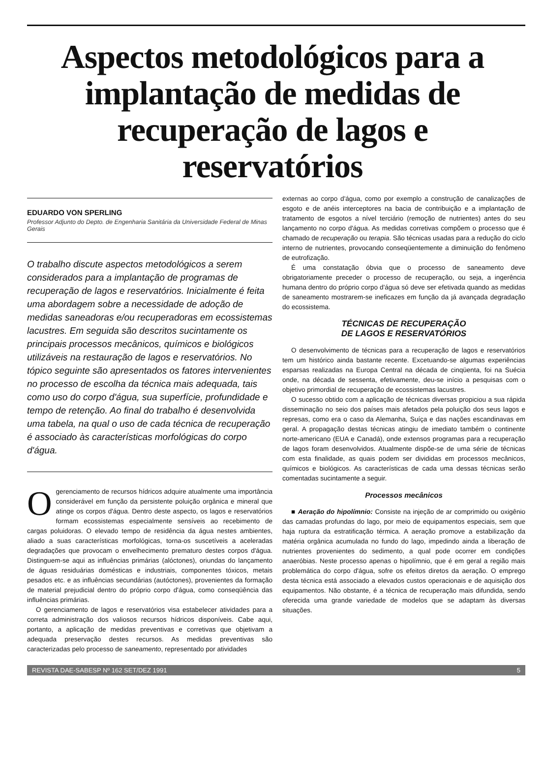Aspectos metodológicos para a implantação de medidas de recuperação de lagos e reservatórios
EDUARDO VON SPERLING
Professor Adjunto do Depto. de Engenharia Sanitária da Universidade Federal de Minas Gerais
O trabalho discute aspectos metodológicos a serem considerados para a implantação de programas de recuperação de lagos e reservatórios. Inicialmente é feita uma abordagem sobre a necessidade de adoção de medidas saneadoras e/ou recuperadoras em ecossistemas lacustres. Em seguida são descritos sucintamente os principais processos mecânicos, químicos e biológicos utilizáveis na restauração de lagos e reservatórios. No tópico seguinte são apresentados os fatores intervenientes no processo de escolha da técnica mais adequada, tais como uso do corpo d'água, sua superfície, profundidade e tempo de retenção. Ao final do trabalho é desenvolvida uma tabela, na qual o uso de cada técnica de recuperação é associado às características morfológicas do corpo d'água.
O gerenciamento de recursos hídricos adquire atualmente uma importância considerável em função da persistente poluição orgânica e mineral que atinge os corpos d'água. Dentro deste aspecto, os lagos e reservatórios formam ecossistemas especialmente sensíveis ao recebimento de cargas poluidoras. O elevado tempo de residência da água nestes ambientes, aliado a suas características morfológicas, torna-os suscetíveis a aceleradas degradações que provocam o envelhecimento prematuro destes corpos d'água. Distinguem-se aqui as influências primárias (alóctones), oriundas do lançamento de águas residuárias domésticas e industriais, componentes tóxicos, metais pesados etc. e as influências secundárias (autóctones), provenientes da formação de material prejudicial dentro do próprio corpo d'água, como conseqüência das influências primárias.
O gerenciamento de lagos e reservatórios visa estabelecer atividades para a correta administração dos valiosos recursos hídricos disponíveis. Cabe aqui, portanto, a aplicação de medidas preventivas e corretivas que objetivam a adequada preservação destes recursos. As medidas preventivas são caracterizadas pelo processo de saneamento, representado por atividades
externas ao corpo d'água, como por exemplo a construção de canalizações de esgoto e de anéis interceptores na bacia de contribuição e a implantação de tratamento de esgotos a nível terciário (remoção de nutrientes) antes do seu lançamento no corpo d'água. As medidas corretivas compõem o processo que é chamado de recuperação ou terapia. São técnicas usadas para a redução do ciclo interno de nutrientes, provocando conseqüentemente a diminuição do fenômeno de eutrofização.
É uma constatação óbvia que o processo de saneamento deve obrigatoriamente preceder o processo de recuperação, ou seja, a ingerência humana dentro do próprio corpo d'água só deve ser efetivada quando as medidas de saneamento mostrarem-se ineficazes em função da já avançada degradação do ecossistema.
TÉCNICAS DE RECUPERAÇÃO
DE LAGOS E RESERVATÓRIOS
O desenvolvimento de técnicas para a recuperação de lagos e reservatórios tem um histórico ainda bastante recente. Excetuando-se algumas experiências esparsas realizadas na Europa Central na década de cinqüenta, foi na Suécia onde, na década de sessenta, efetivamente, deu-se início a pesquisas com o objetivo primordial de recuperação de ecossistemas lacustres.
O sucesso obtido com a aplicação de técnicas diversas propiciou a sua rápida disseminação no seio dos países mais afetados pela poluição dos seus lagos e represas, como era o caso da Alemanha, Suíça e das nações escandinavas em geral. A propagação destas técnicas atingiu de imediato também o continente norte-americano (EUA e Canadá), onde extensos programas para a recuperação de lagos foram desenvolvidos. Atualmente dispõe-se de uma série de técnicas com esta finalidade, as quais podem ser divididas em processos mecânicos, químicos e biológicos. As características de cada uma dessas técnicas serão comentadas sucintamente a seguir.
Processos mecânicos
■ Aeração do hipolímnio: Consiste na injeção de ar comprimido ou oxigênio das camadas profundas do lago, por meio de equipamentos especiais, sem que haja ruptura da estratificação térmica. A aeração promove a estabilização da matéria orgânica acumulada no fundo do lago, impedindo ainda a liberação de nutrientes provenientes do sedimento, a qual pode ocorrer em condições anaeróbias. Neste processo apenas o hipolímnio, que é em geral a região mais problemática do corpo d'água, sofre os efeitos diretos da aeração. O emprego desta técnica está associado a elevados custos operacionais e de aquisição dos equipamentos. Não obstante, é a técnica de recuperação mais difundida, sendo oferecida uma grande variedade de modelos que se adaptam às diversas situações.
REVISTA DAE-SABESP Nº 162 SET/DEZ 1991 5